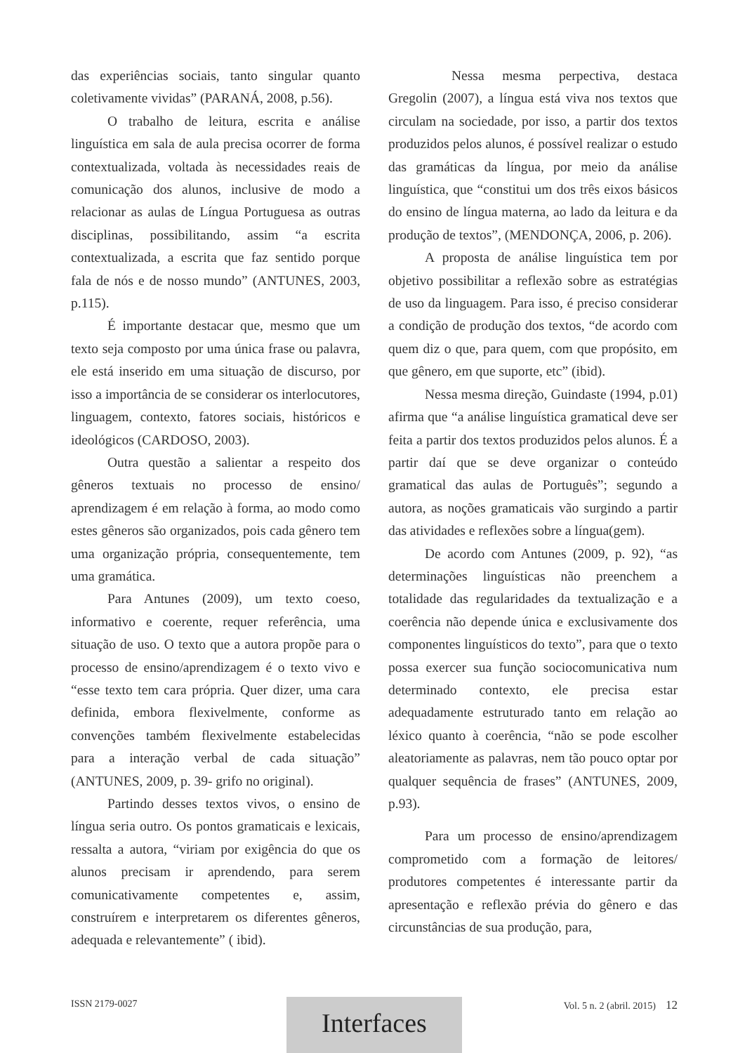das experiências sociais, tanto singular quanto coletivamente vividas” (PARANÁ, 2008, p.56).
O trabalho de leitura, escrita e análise linguística em sala de aula precisa ocorrer de forma contextualizada, voltada às necessidades reais de comunicação dos alunos, inclusive de modo a relacionar as aulas de Língua Portuguesa as outras disciplinas, possibilitando, assim “a escrita contextualizada, a escrita que faz sentido porque fala de nós e de nosso mundo” (ANTUNES, 2003, p.115).
É importante destacar que, mesmo que um texto seja composto por uma única frase ou palavra, ele está inserido em uma situação de discurso, por isso a importância de se considerar os interlocutores, linguagem, contexto, fatores sociais, históricos e ideológicos (CARDOSO, 2003).
Outra questão a salientar a respeito dos gêneros textuais no processo de ensino/ aprendizagem é em relação à forma, ao modo como estes gêneros são organizados, pois cada gênero tem uma organização própria, consequentemente, tem uma gramática.
Para Antunes (2009), um texto coeso, informativo e coerente, requer referência, uma situação de uso. O texto que a autora propõe para o processo de ensino/aprendizagem é o texto vivo e “esse texto tem cara própria. Quer dizer, uma cara definida, embora flexivelmente, conforme as convenções também flexivelmente estabelecidas para a interação verbal de cada situação” (ANTUNES, 2009, p. 39- grifo no original).
Partindo desses textos vivos, o ensino de língua seria outro. Os pontos gramaticais e lexicais, ressalta a autora, “viriam por exigência do que os alunos precisam ir aprendendo, para serem comunicativamente competentes e, assim, construírem e interpretarem os diferentes gêneros, adequada e relevantemente” ( ibid).
Nessa mesma perpectiva, destaca Gregolin (2007), a língua está viva nos textos que circulam na sociedade, por isso, a partir dos textos produzidos pelos alunos, é possível realizar o estudo das gramáticas da língua, por meio da análise linguística, que “constitui um dos três eixos básicos do ensino de língua materna, ao lado da leitura e da produção de textos”, (MENDONÇA, 2006, p. 206).
A proposta de análise linguística tem por objetivo possibilitar a reflexão sobre as estratégias de uso da linguagem. Para isso, é preciso considerar a condição de produção dos textos, “de acordo com quem diz o que, para quem, com que propósito, em que gênero, em que suporte, etc” (ibid).
Nessa mesma direção, Guindaste (1994, p.01) afirma que “a análise linguística gramatical deve ser feita a partir dos textos produzidos pelos alunos. É a partir daí que se deve organizar o conteúdo gramatical das aulas de Português”; segundo a autora, as noções gramaticais vão surgindo a partir das atividades e reflexões sobre a língua(gem).
De acordo com Antunes (2009, p. 92), “as determinações linguísticas não preenchem a totalidade das regularidades da textualização e a coerência não depende única e exclusivamente dos componentes linguísticos do texto”, para que o texto possa exercer sua função sociocomunicativa num determinado contexto, ele precisa estar adequadamente estruturado tanto em relação ao léxico quanto à coerência, “não se pode escolher aleatoriamente as palavras, nem tão pouco optar por qualquer sequência de frases” (ANTUNES, 2009, p.93).
Para um processo de ensino/aprendizagem comprometido com a formação de leitores/ produtores competentes é interessante partir da apresentação e reflexão prévia do gênero e das circunstâncias de sua produção, para,
ISSN 2179-0027 Vol. 5 n. 2 (abril. 2015) 12 Interfaces